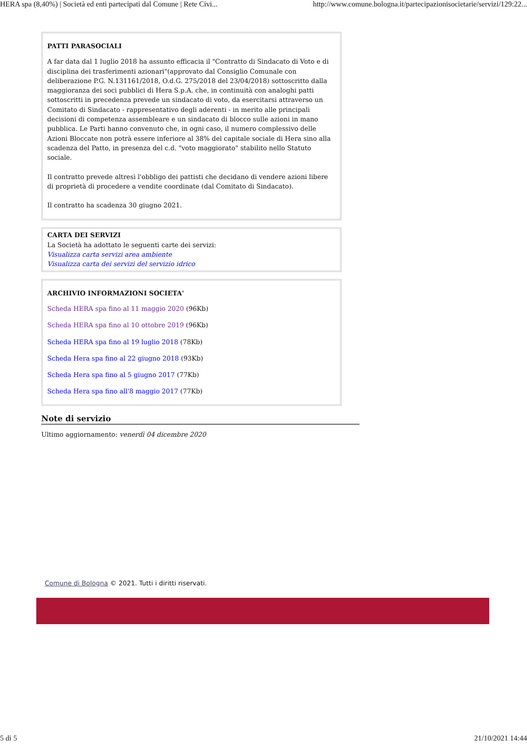HERA spa (8,40%) | Società ed enti partecipati dal Comune | Rete Civi... http://www.comune.bologna.it/partecipazionisocietarie/servizi/129:22...
PATTI PARASOCIALI
A far data dal 1 luglio 2018 ha assunto efficacia il "Contratto di Sindacato di Voto e di disciplina dei trasferimenti azionari"(approvato dal Consiglio Comunale con deliberazione P.G. N.131161/2018, O.d.G. 275/2018 del 23/04/2018) sottoscritto dalla maggioranza dei soci pubblici di Hera S.p.A. che, in continuità con analoghi patti sottoscritti in precedenza prevede un sindacato di voto, da esercitarsi attraverso un Comitato di Sindacato - rappresentativo degli aderenti - in merito alle principali decisioni di competenza assembleare e un sindacato di blocco sulle azioni in mano pubblica. Le Parti hanno convenuto che, in ogni caso, il numero complessivo delle Azioni Bloccate non potrà essere inferiore al 38% del capitale sociale di Hera sino alla scadenza del Patto, in presenza del c.d. "voto maggiorato" stabilito nello Statuto sociale.
Il contratto prevede altresì l'obbligo dei pattisti che decidano di vendere azioni libere di proprietà di procedere a vendite coordinate (dal Comitato di Sindacato).
Il contratto ha scadenza 30 giugno 2021.
CARTA DEI SERVIZI
La Società ha adottato le seguenti carte dei servizi:
Visualizza carta servizi area ambiente
Visualizza carta dei servizi del servizio idrico
ARCHIVIO INFORMAZIONI SOCIETA'
Scheda HERA spa fino al 11 maggio 2020 (96Kb)
Scheda HERA spa fino al 10 ottobre 2019 (96Kb)
Scheda HERA spa fino al 19 luglio 2018 (78Kb)
Scheda Hera spa fino al 22 giugno 2018 (93Kb)
Scheda Hera spa fino al 5 giugno 2017 (77Kb)
Scheda Hera spa fino all'8 maggio 2017 (77Kb)
Note di servizio
Ultimo aggiornamento: venerdì 04 dicembre 2020
Comune di Bologna © 2021. Tutti i diritti riservati.
5 di 5 21/10/2021 14:44